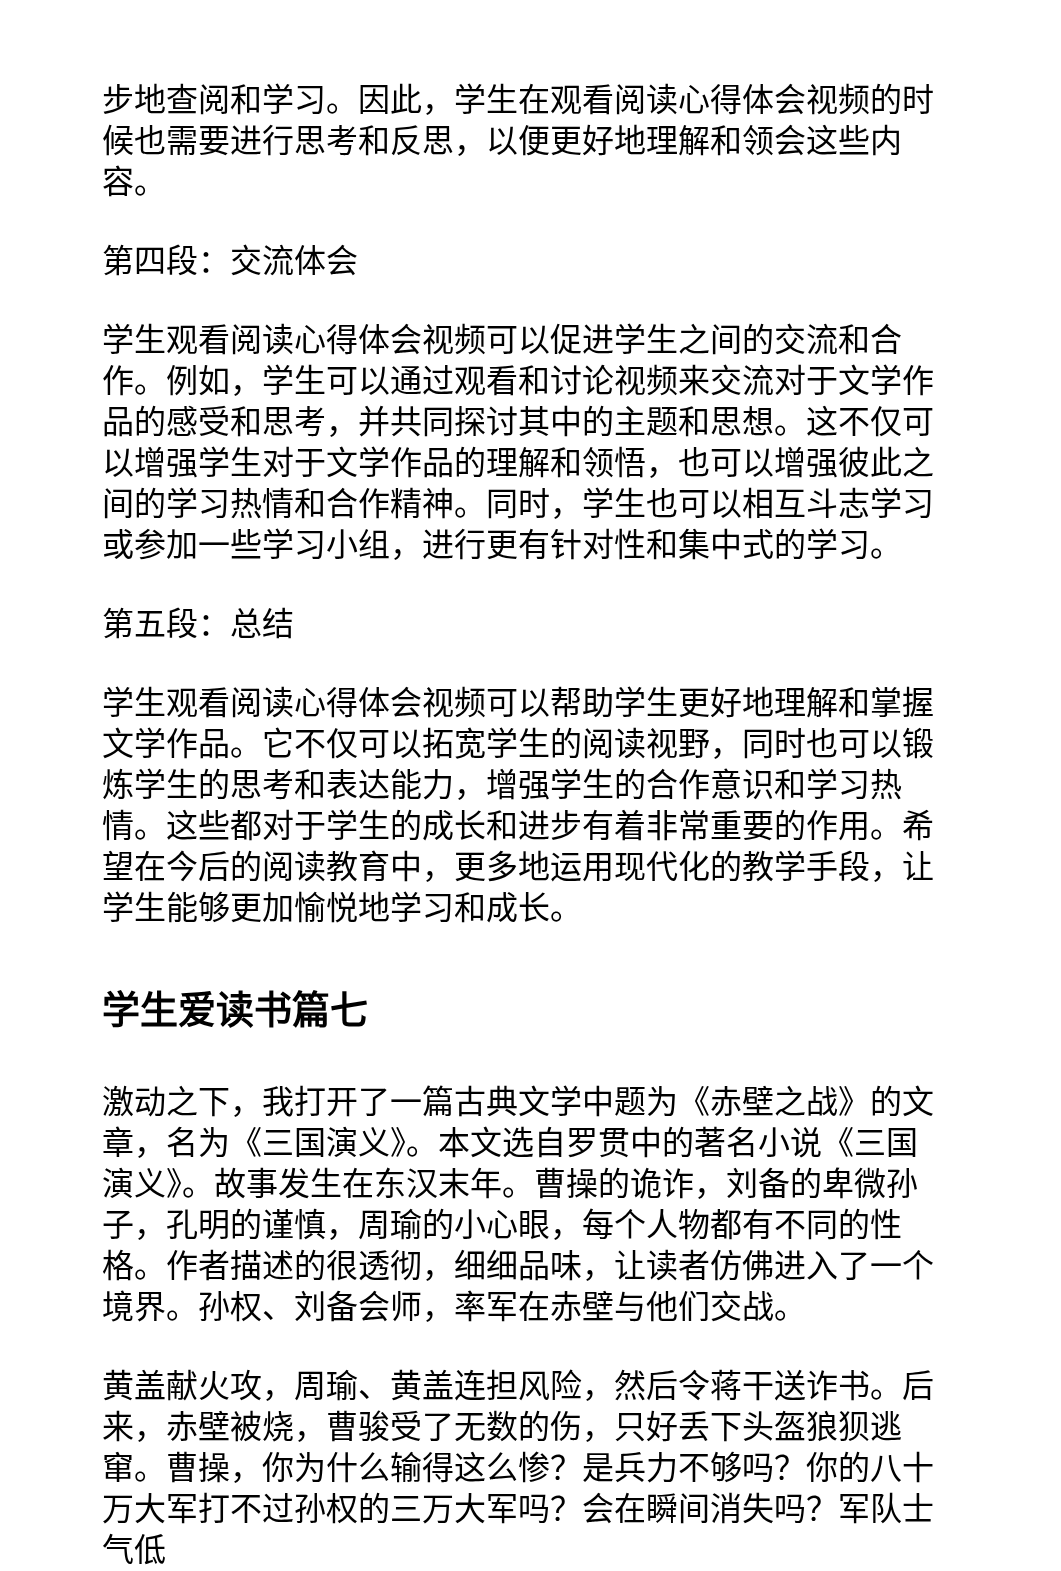步地查阅和学习。因此，学生在观看阅读心得体会视频的时候也需要进行思考和反思，以便更好地理解和领会这些内容。
第四段：交流体会
学生观看阅读心得体会视频可以促进学生之间的交流和合作。例如，学生可以通过观看和讨论视频来交流对于文学作品的感受和思考，并共同探讨其中的主题和思想。这不仅可以增强学生对于文学作品的理解和领悟，也可以增强彼此之间的学习热情和合作精神。同时，学生也可以相互斗志学习或参加一些学习小组，进行更有针对性和集中式的学习。
第五段：总结
学生观看阅读心得体会视频可以帮助学生更好地理解和掌握文学作品。它不仅可以拓宽学生的阅读视野，同时也可以锻炼学生的思考和表达能力，增强学生的合作意识和学习热情。这些都对于学生的成长和进步有着非常重要的作用。希望在今后的阅读教育中，更多地运用现代化的教学手段，让学生能够更加愉悦地学习和成长。
学生爱读书篇七
激动之下，我打开了一篇古典文学中题为《赤壁之战》的文章，名为《三国演义》。本文选自罗贯中的著名小说《三国演义》。故事发生在东汉末年。曹操的诡诈，刘备的卑微孙子，孔明的谨慎，周瑜的小心眼，每个人物都有不同的性格。作者描述的很透彻，细细品味，让读者仿佛进入了一个境界。孙权、刘备会师，率军在赤壁与他们交战。
黄盖献火攻，周瑜、黄盖连担风险，然后令蒋干送诈书。后来，赤壁被烧，曹骏受了无数的伤，只好丢下头盔狼狈逃窜。曹操，你为什么输得这么惨？是兵力不够吗？你的八十万大军打不过孙权的三万大军吗？会在瞬间消失吗？军队士气低